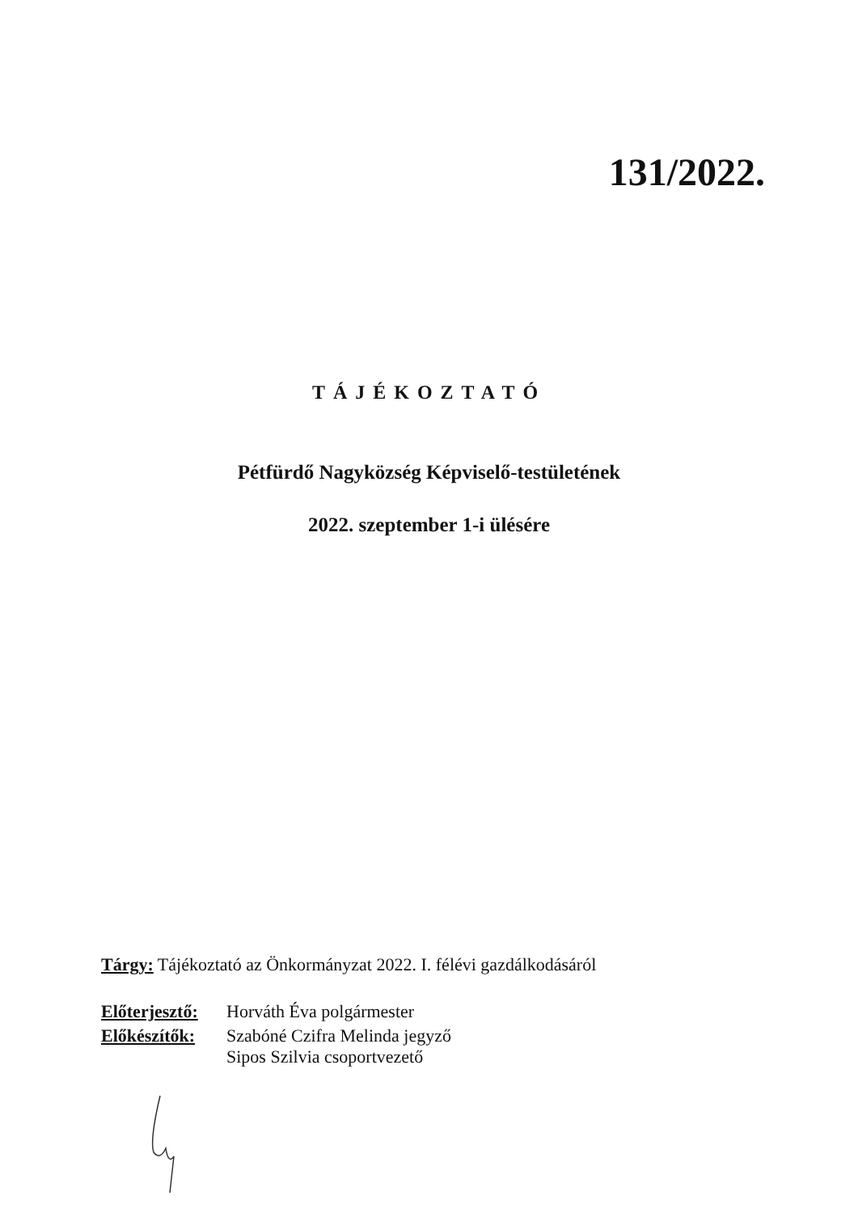131/2022.
TÁJÉKOZTATÓ
Pétfürdő Nagyközség Képviselő-testületének
2022. szeptember 1-i ülésére
Tárgy: Tájékoztató az Önkormányzat 2022. I. félévi gazdálkodásáról
| Előterjesztő: | Horváth Éva polgármester |
| Előkészítők: | Szabóné Czifra Melinda jegyző Sipos Szilvia csoportvezető |